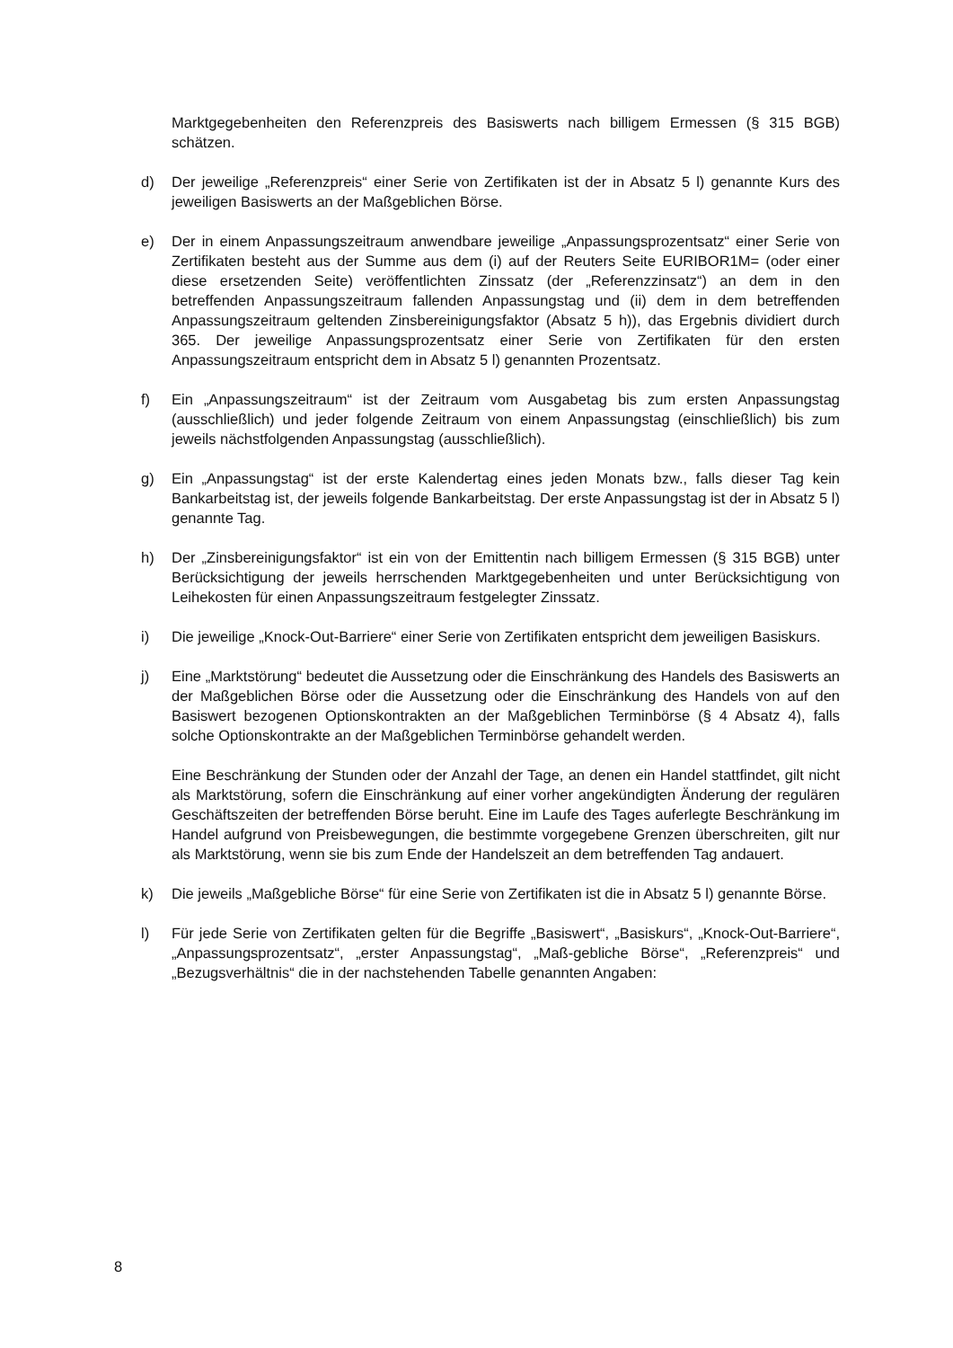Marktgegebenheiten den Referenzpreis des Basiswerts nach billigem Ermessen (§ 315 BGB) schätzen.
d) Der jeweilige „Referenzpreis“ einer Serie von Zertifikaten ist der in Absatz 5 l) genannte Kurs des jeweiligen Basiswerts an der Maßgeblichen Börse.
e) Der in einem Anpassungszeitraum anwendbare jeweilige „Anpassungsprozentsatz“ einer Serie von Zertifikaten besteht aus der Summe aus dem (i) auf der Reuters Seite EURIBOR1M= (oder einer diese ersetzenden Seite) veröffentlichten Zinssatz (der „Referenzzinsatz“) an dem in den betreffenden Anpassungszeitraum fallenden Anpassungstag und (ii) dem in dem betreffenden Anpassungszeitraum geltenden Zinsbereinigungsfaktor (Absatz 5 h)), das Ergebnis dividiert durch 365. Der jeweilige Anpassungsprozentsatz einer Serie von Zertifikaten für den ersten Anpassungszeitraum entspricht dem in Absatz 5 l) genannten Prozentsatz.
f) Ein „Anpassungszeitraum“ ist der Zeitraum vom Ausgabetag bis zum ersten Anpassungstag (ausschließlich) und jeder folgende Zeitraum von einem Anpassungstag (einschließlich) bis zum jeweils nächstfolgenden Anpassungstag (ausschließlich).
g) Ein „Anpassungstag“ ist der erste Kalendertag eines jeden Monats bzw., falls dieser Tag kein Bankarbeitstag ist, der jeweils folgende Bankarbeitstag. Der erste Anpassungstag ist der in Absatz 5 l) genannte Tag.
h) Der „Zinsbereinigungsfaktor“ ist ein von der Emittentin nach billigem Ermessen (§ 315 BGB) unter Berücksichtigung der jeweils herrschenden Marktgegebenheiten und unter Berücksichtigung von Leihekosten für einen Anpassungszeitraum festgelegter Zinssatz.
i) Die jeweilige „Knock-Out-Barriere“ einer Serie von Zertifikaten entspricht dem jeweiligen Basiskurs.
j) Eine „Marktstörung“ bedeutet die Aussetzung oder die Einschränkung des Handels des Basiswerts an der Maßgeblichen Börse oder die Aussetzung oder die Einschränkung des Handels von auf den Basiswert bezogenen Optionskontrakten an der Maßgeblichen Terminbörse (§ 4 Absatz 4), falls solche Optionskontrakte an der Maßgeblichen Terminbörse gehandelt werden.
Eine Beschränkung der Stunden oder der Anzahl der Tage, an denen ein Handel stattfindet, gilt nicht als Marktstörung, sofern die Einschränkung auf einer vorher angekündigten Änderung der regulären Geschäftszeiten der betreffenden Börse beruht. Eine im Laufe des Tages auferlegte Beschränkung im Handel aufgrund von Preisbewegungen, die bestimmte vorgegebene Grenzen überschreiten, gilt nur als Marktstörung, wenn sie bis zum Ende der Handelszeit an dem betreffenden Tag andauert.
k) Die jeweils „Maßgebliche Börse“ für eine Serie von Zertifikaten ist die in Absatz 5 l) genannte Börse.
l) Für jede Serie von Zertifikaten gelten für die Begriffe „Basiswert“, „Basiskurs“, „Knock-Out-Barriere“, „Anpassungsprozentsatz“, „erster Anpassungstag“, „Maß-gebliche Börse“, „Referenzpreis“ und „Bezugsverhältnis“ die in der nachstehenden Tabelle genannten Angaben:
8